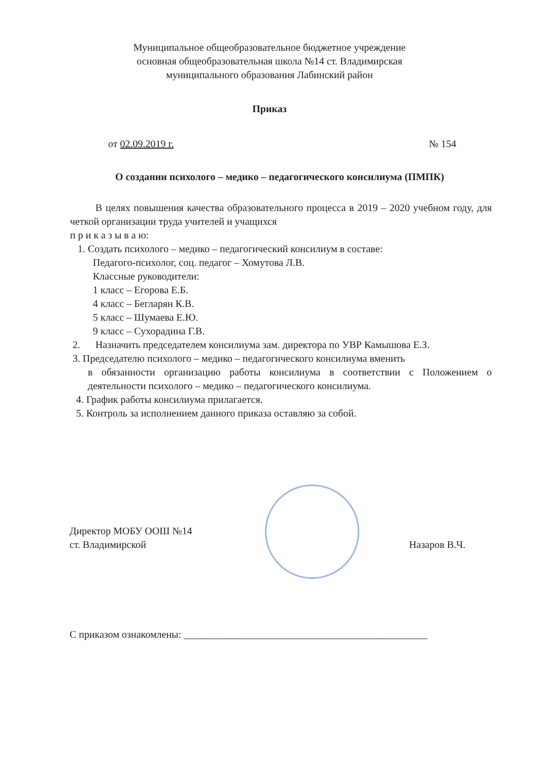Муниципальное общеобразовательное бюджетное учреждение
основная общеобразовательная школа №14 ст. Владимирская
муниципального образования Лабинский район
Приказ
от 02.09.2019 г. № 154
О создании психолого – медико – педагогического консилиума (ПМПК)
В целях повышения качества образовательного процесса в 2019 – 2020 учебном году, для четкой организации труда учителей и учащихся
п р и к а з ы в а ю:
1. Создать психолого – медико – педагогический консилиум в составе:
Педагого-психолог, соц. педагог – Хомутова Л.В.
Классные руководители:
1 класс – Егорова Е.Б.
4 класс – Бегларян К.В.
5 класс – Шумаева Е.Ю.
9 класс – Сухорадина Г.В.
2. Назначить председателем консилиума зам. директора по УВР Камышова Е.З.
3. Председателю психолого – медико – педагогического консилиума вменить
в обязанности организацию работы консилиума в соответствии с Положением о деятельности психолого – медико – педагогического консилиума.
4. График работы консилиума прилагается.
5. Контроль за исполнением данного приказа оставляю за собой.
Директор МОБУ ООШ №14
ст. Владимирской Назаров В.Ч.
С приказом ознакомлены: ________________________________________________